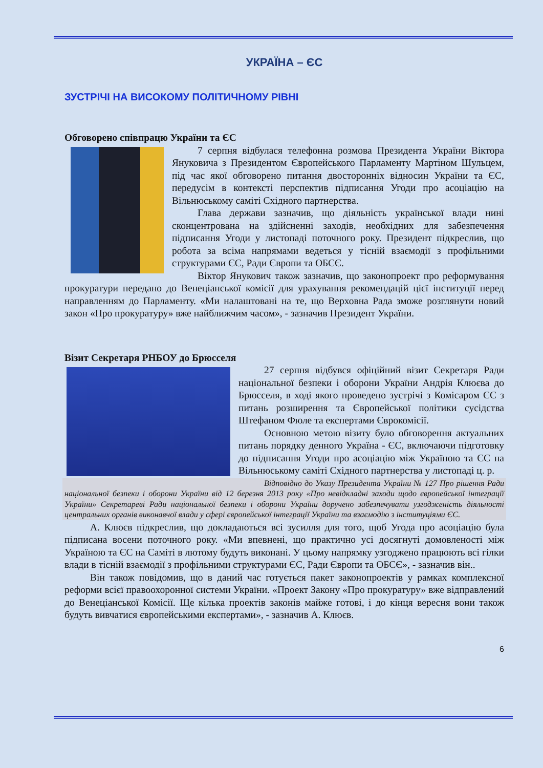УКРАЇНА – ЄС
ЗУСТРІЧІ НА ВИСОКОМУ ПОЛІТИЧНОМУ РІВНІ
Обговорено співпрацю України та ЄС
7 серпня відбулася телефонна розмова Президента України Віктора Януковича з Президентом Європейського Парламенту Мартіном Шульцем, під час якої обговорено питання двосторонніх відносин України та ЄС, передусім в контексті перспектив підписання Угоди про асоціацію на Вільнюському саміті Східного партнерства.
Глава держави зазначив, що діяльність української влади нині сконцентрована на здійсненні заходів, необхідних для забезпечення підписання Угоди у листопаді поточного року. Президент підкреслив, що робота за всіма напрямами ведеться у тісній взаємодії з профільними структурами ЄС, Ради Європи та ОБСЄ.
Віктор Янукович також зазначив, що законопроект про реформування прокуратури передано до Венеціанської комісії для урахування рекомендацій цієї інституції перед направленням до Парламенту. «Ми налаштовані на те, що Верховна Рада зможе розглянути новий закон «Про прокуратуру» вже найближчим часом», - зазначив Президент України.
Візит Секретаря РНБОУ до Брюсселя
27 серпня відбувся офіційний візит Секретаря Ради національної безпеки і оборони України Андрія Клюєва до Брюсселя, в ході якого проведено зустрічі з Комісаром ЄС з питань розширення та Європейської політики сусідства Штефаном Фюле та експертами Єврокомісії.
Основною метою візиту було обговорення актуальних питань порядку денного Україна - ЄС, включаючи підготовку до підписання Угоди про асоціацію між Україною та ЄС на Вільнюському саміті Східного партнерства у листопаді ц. р.
Відповідно до Указу Президента України № 127 Про рішення Ради національної безпеки і оборони України від 12 березня 2013 року «Про невідкладні заходи щодо європейської інтеграції України» Секретареві Ради національної безпеки і оборони України доручено забезпечувати узгодженість діяльності центральних органів виконавчої влади у сфері європейської інтеграції України та взаємодію з інституціями ЄС.
А. Клюєв підкреслив, що докладаються всі зусилля для того, щоб Угода про асоціацію була підписана восени поточного року. «Ми впевнені, що практично усі досягнуті домовленості між Україною та ЄС на Саміті в лютому будуть виконані. У цьому напрямку узгоджено працюють всі гілки влади в тісній взаємодії з профільними структурами ЄС, Ради Європи та ОБСЄ», - зазначив він..
Він також повідомив, що в даний час готується пакет законопроектів у рамках комплексної реформи всієї правоохоронної системи України. «Проект Закону «Про прокуратуру» вже відправлений до Венеціанської Комісії. Ще кілька проектів законів майже готові, і до кінця вересня вони також будуть вивчатися європейськими експертами», - зазначив А. Клюєв.
6